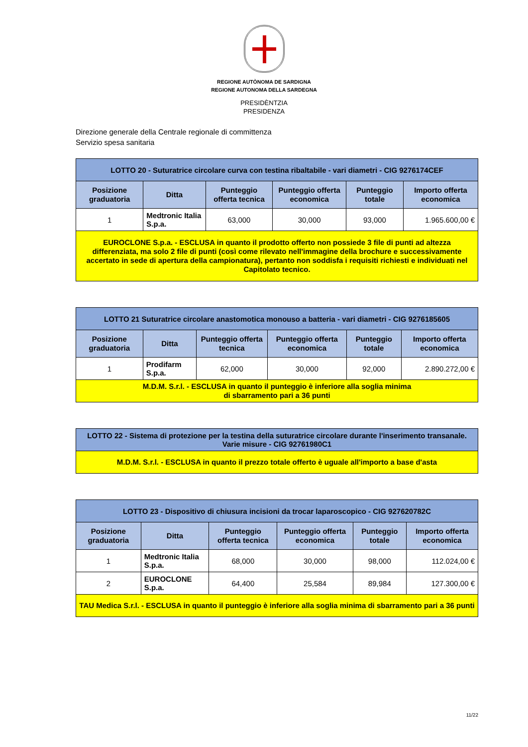REGIONE AUTÒNOMA DE SARDIGNA
REGIONE AUTONOMA DELLA SARDEGNA
PRESIDÈNTZIA
PRESIDENZA
Direzione generale della Centrale regionale di committenza
Servizio spesa sanitaria
| LOTTO 20 - Suturatrice circolare curva con testina ribaltabile - vari diametri - CIG 9276174CEF | | | | | |
| Posizione graduatoria | Ditta | Punteggio offerta tecnica | Punteggio offerta economica | Punteggio totale | Importo offerta economica |
| 1 | Medtronic Italia S.p.a. | 63,000 | 30,000 | 93,000 | 1.965.600,00 € |
| EUROCLONE S.p.a. - ESCLUSA in quanto il prodotto offerto non possiede 3 file di punti ad altezza differenziata, ma solo 2 file di punti (così come rilevato nell'immagine della brochure e successivamente accertato in sede di apertura della campionatura), pertanto non soddisfa i requisiti richiesti e individuati nel Capitolato tecnico. | | | | | |
| LOTTO 21 Suturatrice circolare anastomotica monouso a batteria - vari diametri - CIG 9276185605 | | | | | |
| Posizione graduatoria | Ditta | Punteggio offerta tecnica | Punteggio offerta economica | Punteggio totale | Importo offerta economica |
| 1 | Prodifarm S.p.a. | 62,000 | 30,000 | 92,000 | 2.890.272,00 € |
| M.D.M. S.r.l. - ESCLUSA in quanto il punteggio è inferiore alla soglia minima di sbarramento pari a 36 punti | | | | | |
| LOTTO 22 - Sistema di protezione per la testina della suturatrice circolare durante l'inserimento transanale. Varie misure - CIG 92761980C1 |
| M.D.M. S.r.l. - ESCLUSA in quanto il prezzo totale offerto è uguale all'importo a base d'asta |
| LOTTO 23 - Dispositivo di chiusura incisioni da trocar laparoscopico - CIG 927620782C | | | | | |
| Posizione graduatoria | Ditta | Punteggio offerta tecnica | Punteggio offerta economica | Punteggio totale | Importo offerta economica |
| 1 | Medtronic Italia S.p.a. | 68,000 | 30,000 | 98,000 | 112.024,00 € |
| 2 | EUROCLONE S.p.a. | 64,400 | 25,584 | 89,984 | 127.300,00 € |
| TAU Medica S.r.l. - ESCLUSA in quanto il punteggio è inferiore alla soglia minima di sbarramento pari a 36 punti | | | | | |
11/22